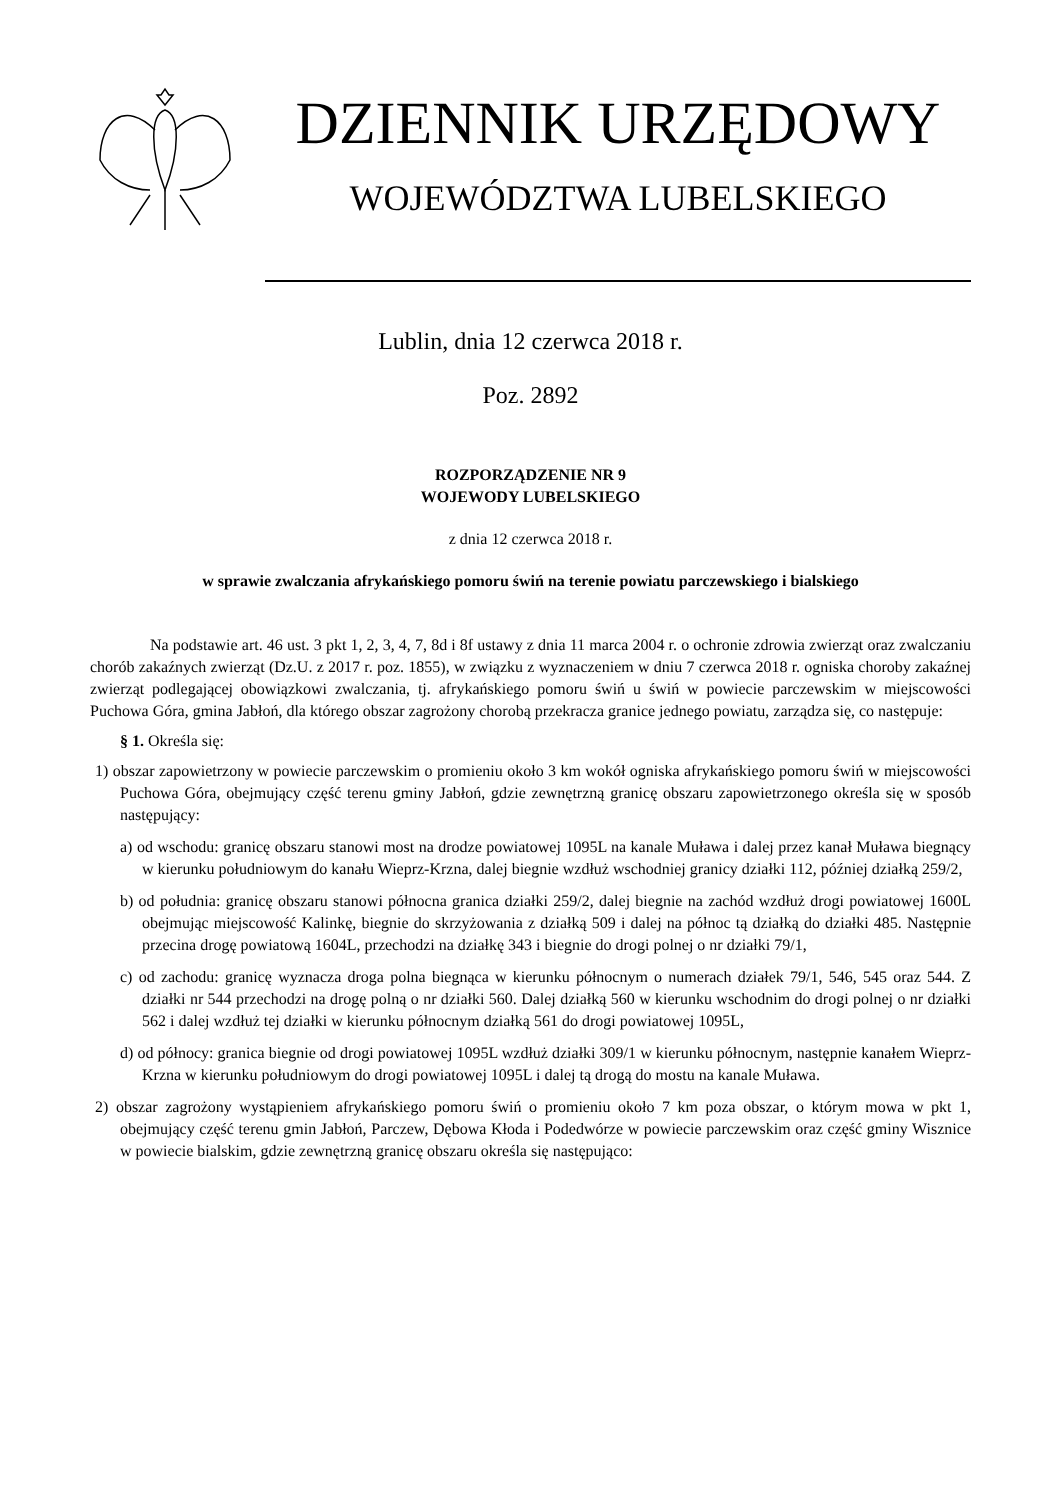DZIENNIK URZĘDOWY
WOJEWÓDZTWA LUBELSKIEGO
Lublin, dnia 12 czerwca 2018 r.
Poz. 2892
ROZPORZĄDZENIE NR 9
WOJEWODY LUBELSKIEGO
z dnia 12 czerwca 2018 r.
w sprawie zwalczania afrykańskiego pomoru świń na terenie powiatu parczewskiego i bialskiego
Na podstawie art. 46 ust. 3 pkt 1, 2, 3, 4, 7, 8d i 8f ustawy z dnia 11 marca 2004 r. o ochronie zdrowia zwierząt oraz zwalczaniu chorób zakaźnych zwierząt (Dz.U. z 2017 r. poz. 1855), w związku z wyznaczeniem w dniu 7 czerwca 2018 r. ogniska choroby zakaźnej zwierząt podlegającej obowiązkowi zwalczania, tj. afrykańskiego pomoru świń u świń w powiecie parczewskim w miejscowości Puchowa Góra, gmina Jabłoń, dla którego obszar zagrożony chorobą przekracza granice jednego powiatu, zarządza się, co następuje:
§ 1. Określa się:
1) obszar zapowietrzony w powiecie parczewskim o promieniu około 3 km wokół ogniska afrykańskiego pomoru świń w miejscowości Puchowa Góra, obejmujący część terenu gminy Jabłoń, gdzie zewnętrzną granicę obszaru zapowietrzonego określa się w sposób następujący:
a) od wschodu: granicę obszaru stanowi most na drodze powiatowej 1095L na kanale Muława i dalej przez kanał Muława biegnący w kierunku południowym do kanału Wieprz-Krzna, dalej biegnie wzdłuż wschodniej granicy działki 112, później działką 259/2,
b) od południa: granicę obszaru stanowi północna granica działki 259/2, dalej biegnie na zachód wzdłuż drogi powiatowej 1600L obejmując miejscowość Kalinkę, biegnie do skrzyżowania z działką 509 i dalej na północ tą działką do działki 485. Następnie przecina drogę powiatową 1604L, przechodzi na działkę 343 i biegnie do drogi polnej o nr działki 79/1,
c) od zachodu: granicę wyznacza droga polna biegnąca w kierunku północnym o numerach działek 79/1, 546, 545 oraz 544. Z działki nr 544 przechodzi na drogę polną o nr działki 560. Dalej działką 560 w kierunku wschodnim do drogi polnej o nr działki 562 i dalej wzdłuż tej działki w kierunku północnym działką 561 do drogi powiatowej 1095L,
d) od północy: granica biegnie od drogi powiatowej 1095L wzdłuż działki 309/1 w kierunku północnym, następnie kanałem Wieprz-Krzna w kierunku południowym do drogi powiatowej 1095L i dalej tą drogą do mostu na kanale Muława.
2) obszar zagrożony wystąpieniem afrykańskiego pomoru świń o promieniu około 7 km poza obszar, o którym mowa w pkt 1, obejmujący część terenu gmin Jabłoń, Parczew, Dębowa Kłoda i Podedwórze w powiecie parczewskim oraz część gminy Wisznice w powiecie bialskim, gdzie zewnętrzną granicę obszaru określa się następująco: